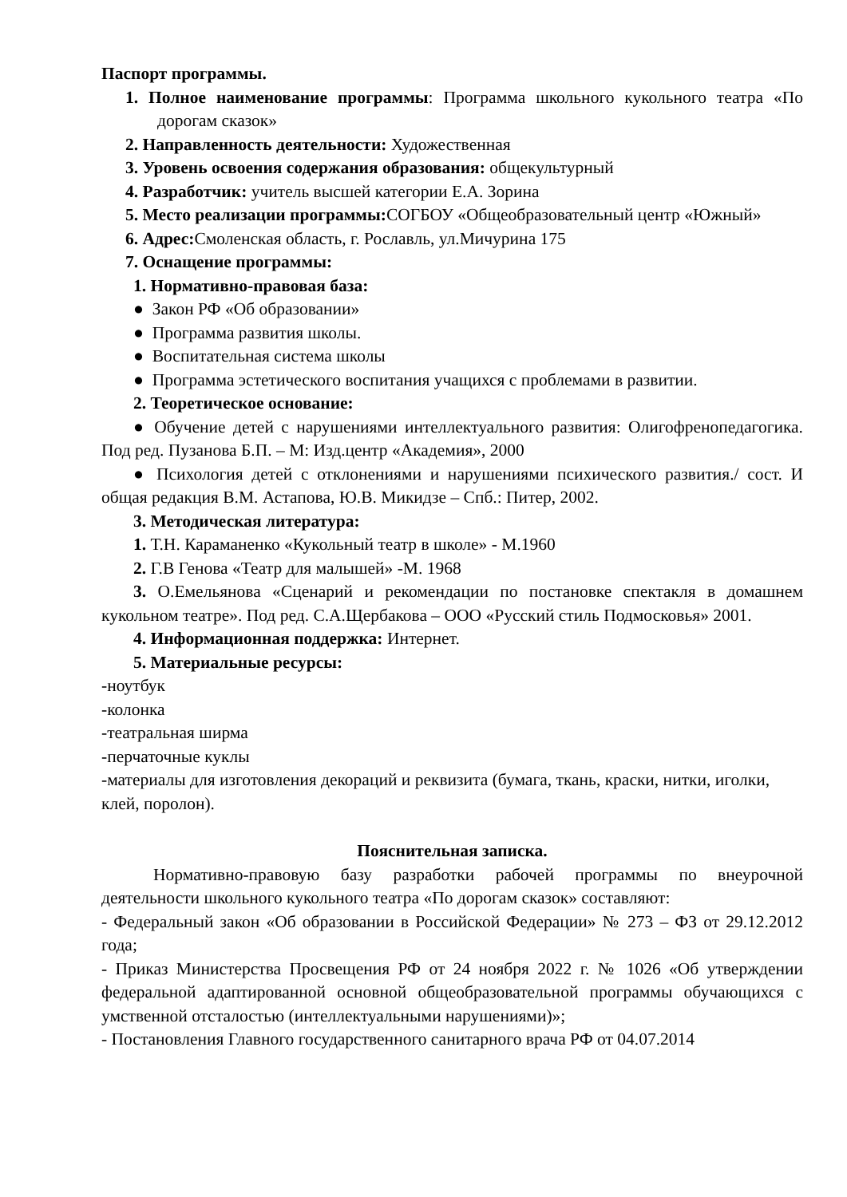Паспорт программы.
1. Полное наименование программы: Программа школьного кукольного театра «По дорогам сказок»
2. Направленность деятельности: Художественная
3. Уровень освоения содержания образования: общекультурный
4. Разработчик: учитель высшей категории Е.А. Зорина
5. Место реализации программы: СОГБОУ «Общеобразовательный центр «Южный»
6. Адрес: Смоленская область, г. Рославль, ул.Мичурина 175
7. Оснащение программы:
1. Нормативно-правовая база:
● Закон РФ «Об образовании»
● Программа развития школы.
● Воспитательная система школы
● Программа эстетического воспитания учащихся с проблемами в развитии.
2. Теоретическое основание:
● Обучение детей с нарушениями интеллектуального развития: Олигофренопедагогика. Под ред. Пузанова Б.П. – М: Изд.центр «Академия», 2000
● Психология детей с отклонениями и нарушениями психического развития./ сост. И общая редакция В.М. Астапова, Ю.В. Микидзе – Спб.: Питер, 2002.
3. Методическая литература:
1. Т.Н. Караманенко «Кукольный театр в школе» - М.1960
2. Г.В Генова «Театр для малышей» -М. 1968
3. О.Емельянова «Сценарий и рекомендации по постановке спектакля в домашнем кукольном театре». Под ред. С.А.Щербакова – ООО «Русский стиль Подмосковья» 2001.
4. Информационная поддержка: Интернет.
5. Материальные ресурсы:
-ноутбук
-колонка
-театральная ширма
-перчаточные куклы
-материалы для изготовления декораций и реквизита (бумага, ткань, краски, нитки, иголки, клей, поролон).
Пояснительная записка.
Нормативно-правовую базу разработки рабочей программы по внеурочной деятельности школьного кукольного театра «По дорогам сказок» составляют:
- Федеральный закон «Об образовании в Российской Федерации» № 273 – ФЗ от 29.12.2012 года;
- Приказ Министерства Просвещения РФ от 24 ноября 2022 г. № 1026 «Об утверждении федеральной адаптированной основной общеобразовательной программы обучающихся с умственной отсталостью (интеллектуальными нарушениями)»;
- Постановления Главного государственного санитарного врача РФ от 04.07.2014